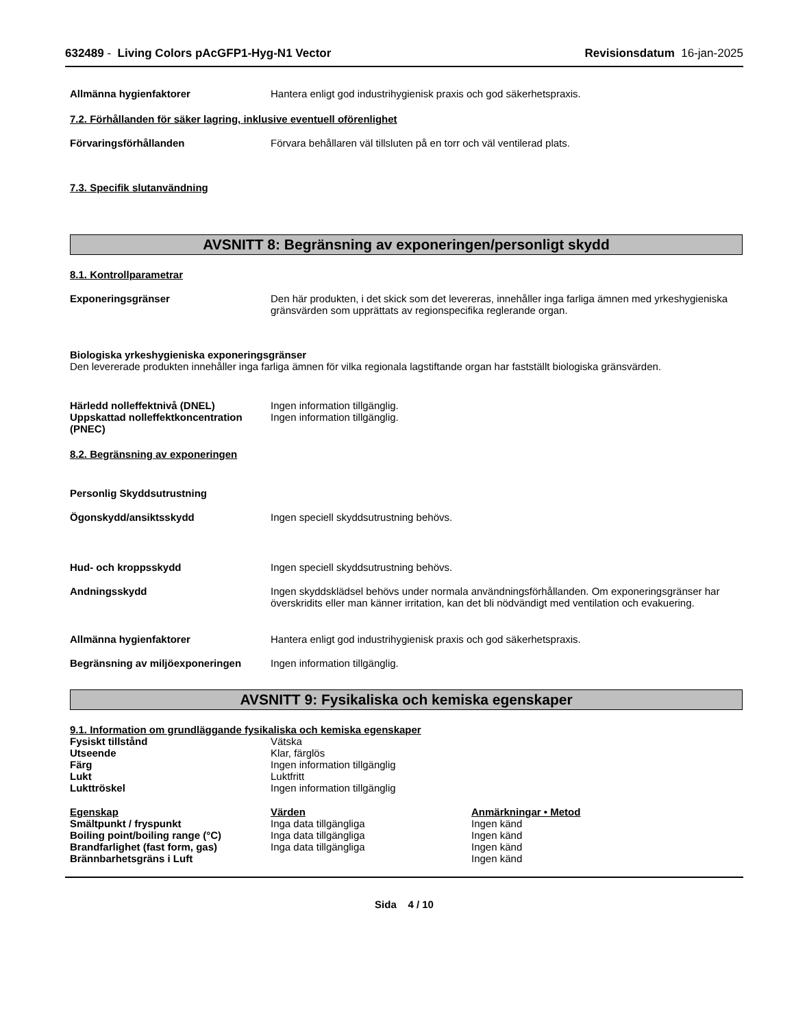632489 - Living Colors pAcGFP1-Hyg-N1 Vector Revisionsdatum 16-jan-2025
Allmänna hygienfaktorer Hantera enligt god industrihygienisk praxis och god säkerhetspraxis.
7.2. Förhållanden för säker lagring, inklusive eventuell oförenlighet
Förvaringsförhållanden Förvara behållaren väl tillsluten på en torr och väl ventilerad plats.
7.3. Specifik slutanvändning
AVSNITT 8: Begränsning av exponeringen/personligt skydd
8.1. Kontrollparametrar
Exponeringsgränser Den här produkten, i det skick som det levereras, innehåller inga farliga ämnen med yrkeshygieniska gränsvärden som upprättats av regionspecifika reglerande organ.
Biologiska yrkeshygieniska exponeringsgränser
Den levererade produkten innehåller inga farliga ämnen för vilka regionala lagstiftande organ har fastställt biologiska gränsvärden.
Härledd nolleffektnivå (DNEL) Ingen information tillgänglig.
Uppskattad nolleffektkoncentration (PNEC)
Ingen information tillgänglig.
8.2. Begränsning av exponeringen
Personlig Skyddsutrustning
Ögonskydd/ansiktsskydd Ingen speciell skyddsutrustning behövs.
Hud- och kroppsskydd Ingen speciell skyddsutrustning behövs.
Andningsskydd Ingen skyddsklädsel behövs under normala användningsförhållanden. Om exponeringsgränser har överskridits eller man känner irritation, kan det bli nödvändigt med ventilation och evakuering.
Allmänna hygienfaktorer Hantera enligt god industrihygienisk praxis och god säkerhetspraxis.
Begränsning av miljöexponeringen Ingen information tillgänglig.
AVSNITT 9: Fysikaliska och kemiska egenskaper
9.1. Information om grundläggande fysikaliska och kemiska egenskaper
| Fysiskt tillstånd | Vätska |
| Utseende | Klar, färglös |
| Färg | Ingen information tillgänglig |
| Lukt | Luktfritt |
| Lukttröskel | Ingen information tillgänglig |
| Egenskap | Värden | Anmärkningar • Metod |
| --- | --- | --- |
| Smältpunkt / fryspunkt | Inga data tillgängliga | Ingen känd |
| Boiling point/boiling range (°C) | Inga data tillgängliga | Ingen känd |
| Brandfarlighet (fast form, gas) | Inga data tillgängliga | Ingen känd |
| Brännbarhetsgräns i Luft | | Ingen känd |
Sida 4 / 10